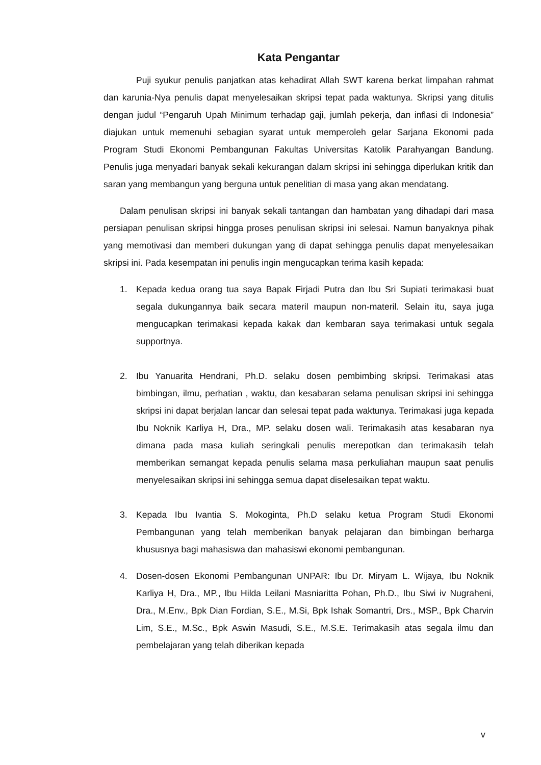Kata Pengantar
Puji syukur penulis panjatkan atas kehadirat Allah SWT karena berkat limpahan rahmat dan karunia-Nya penulis dapat menyelesaikan skripsi tepat pada waktunya. Skripsi yang ditulis dengan judul “Pengaruh Upah Minimum terhadap gaji, jumlah pekerja, dan inflasi di Indonesia” diajukan untuk memenuhi sebagian syarat untuk memperoleh gelar Sarjana Ekonomi pada Program Studi Ekonomi Pembangunan Fakultas Universitas Katolik Parahyangan Bandung. Penulis juga menyadari banyak sekali kekurangan dalam skripsi ini sehingga diperlukan kritik dan saran yang membangun yang berguna untuk penelitian di masa yang akan mendatang.
Dalam penulisan skripsi ini banyak sekali tantangan dan hambatan yang dihadapi dari masa persiapan penulisan skripsi hingga proses penulisan skripsi ini selesai. Namun banyaknya pihak yang memotivasi dan memberi dukungan yang di dapat sehingga penulis dapat menyelesaikan skripsi ini. Pada kesempatan ini penulis ingin mengucapkan terima kasih kepada:
1. Kepada kedua orang tua saya Bapak Firjadi Putra dan Ibu Sri Supiati terimakasi buat segala dukungannya baik secara materil maupun non-materil. Selain itu, saya juga mengucapkan terimakasi kepada kakak dan kembaran saya terimakasi untuk segala supportnya.
2. Ibu Yanuarita Hendrani, Ph.D. selaku dosen pembimbing skripsi. Terimakasi atas bimbingan, ilmu, perhatian , waktu, dan kesabaran selama penulisan skripsi ini sehingga skripsi ini dapat berjalan lancar dan selesai tepat pada waktunya. Terimakasi juga kepada Ibu Noknik Karliya H, Dra., MP. selaku dosen wali. Terimakasih atas kesabaran nya dimana pada masa kuliah seringkali penulis merepotkan dan terimakasih telah memberikan semangat kepada penulis selama masa perkuliahan maupun saat penulis menyelesaikan skripsi ini sehingga semua dapat diselesaikan tepat waktu.
3. Kepada Ibu Ivantia S. Mokoginta, Ph.D selaku ketua Program Studi Ekonomi Pembangunan yang telah memberikan banyak pelajaran dan bimbingan berharga khususnya bagi mahasiswa dan mahasiswi ekonomi pembangunan.
4. Dosen-dosen Ekonomi Pembangunan UNPAR: Ibu Dr. Miryam L. Wijaya, Ibu Noknik Karliya H, Dra., MP., Ibu Hilda Leilani Masniaritta Pohan, Ph.D., Ibu Siwi iv Nugraheni, Dra., M.Env., Bpk Dian Fordian, S.E., M.Si, Bpk Ishak Somantri, Drs., MSP., Bpk Charvin Lim, S.E., M.Sc., Bpk Aswin Masudi, S.E., M.S.E. Terimakasih atas segala ilmu dan pembelajaran yang telah diberikan kepada
v